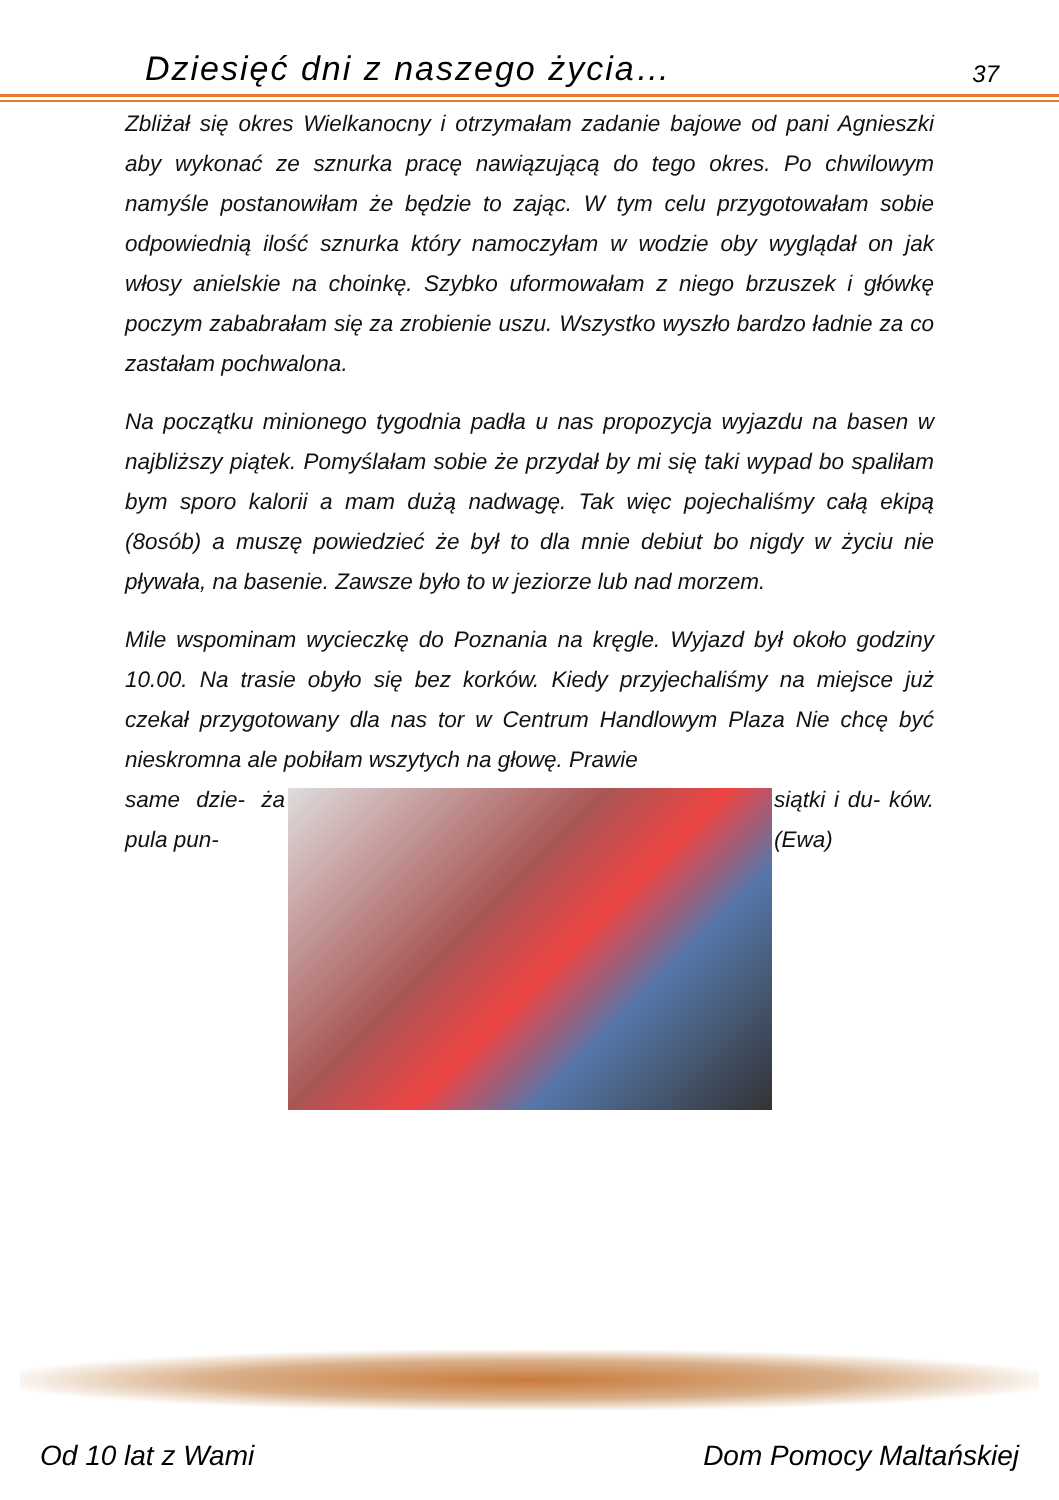Dziesięć dni z naszego życia… 37
Zbliżał się okres Wielkanocny i otrzymałam zadanie bajowe od pani Agnieszki aby wykonać ze sznurka pracę nawiązującą do tego okres. Po chwilowym namyśle postanowiłam że będzie to zając. W tym celu przygotowałam sobie odpowiednią ilość sznurka który namoczyłam w wodzie oby wyglądał on jak włosy anielskie na choinkę. Szybko uformowałam z niego brzuszek i główkę poczym zababrałam się za zrobienie uszu. Wszystko wyszło bardzo ładnie za co zastałam pochwalona.
Na początku minionego tygodnia padła u nas propozycja wyjazdu na basen w najbliższy piątek. Pomyślałam sobie że przydał by mi się taki wypad bo spaliłam bym sporo kalorii a mam dużą nadwagę. Tak więc pojechaliśmy całą ekipą (8osób) a muszę powiedzieć że był to dla mnie debiut bo nigdy w życiu nie pływała, na basenie. Zawsze było to w jeziorze lub nad morzem.
Mile wspominam wycieczkę do Poznania na kręgle. Wyjazd był około godziny 10.00. Na trasie obyło się bez korków. Kiedy przyjechaliśmy na miejsce już czekał przygotowany dla nas tor w Centrum Handlowym Plaza Nie chcę być nieskromna ale pobiłam wszytych na głowę. Prawie
same dzie- ża pula pun-
siątki i du- ków. (Ewa)
Od 10 lat z Wami Dom Pomocy Maltańskiej